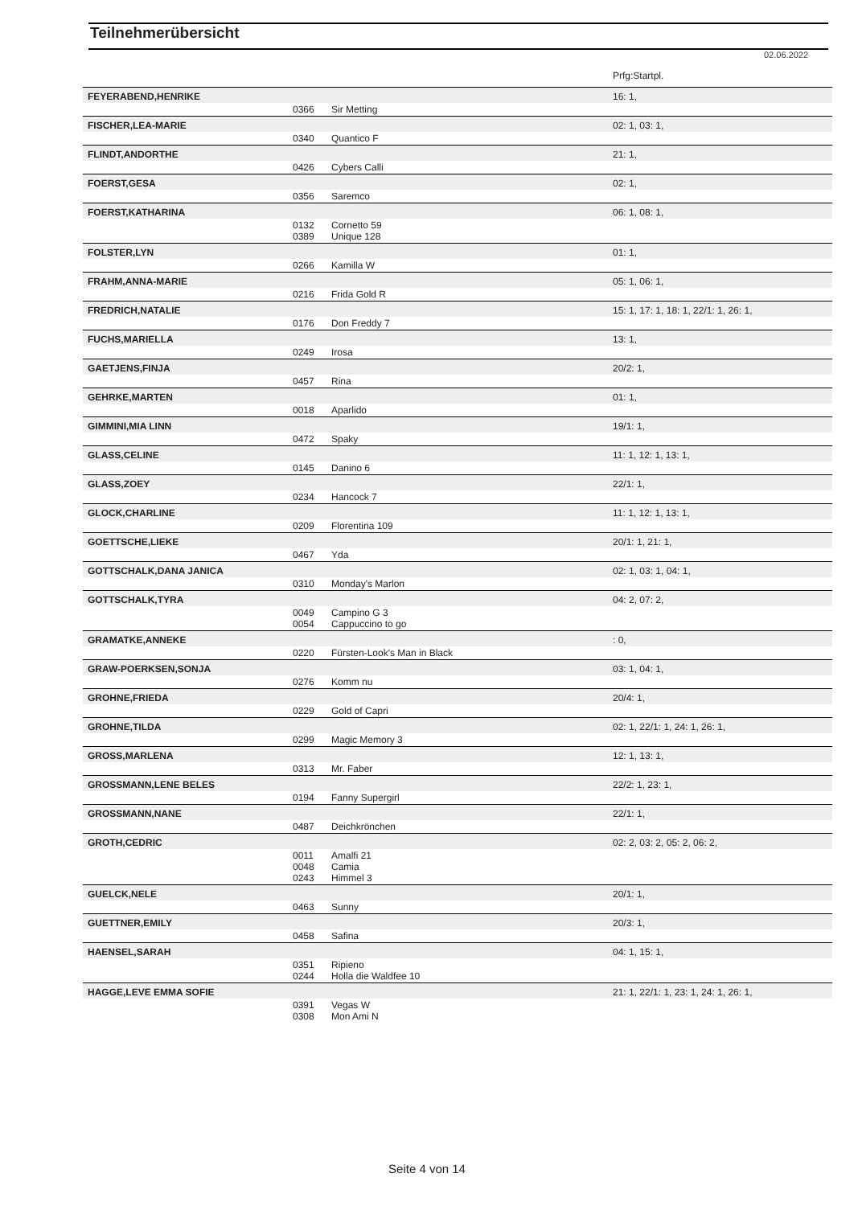Teilnehmerübersicht
02.06.2022
| | | | Prfg:Startpl. |
| FEYERABEND,HENRIKE | | | 16: 1, |
| | 0366 | Sir Metting | |
| FISCHER,LEA-MARIE | | | 02: 1, 03: 1, |
| | 0340 | Quantico F | |
| FLINDT,ANDORTHE | | | 21: 1, |
| | 0426 | Cybers Calli | |
| FOERST,GESA | | | 02: 1, |
| | 0356 | Saremco | |
| FOERST,KATHARINA | | | 06: 1, 08: 1, |
| | 0132 0389 | Cornetto 59 Unique 128 | |
| FOLSTER,LYN | | | 01: 1, |
| | 0266 | Kamilla W | |
| FRAHM,ANNA-MARIE | | | 05: 1, 06: 1, |
| | 0216 | Frida Gold R | |
| FREDRICH,NATALIE | | | 15: 1, 17: 1, 18: 1, 22/1: 1, 26: 1, |
| | 0176 | Don Freddy 7 | |
| FUCHS,MARIELLA | | | 13: 1, |
| | 0249 | Irosa | |
| GAETJENS,FINJA | | | 20/2: 1, |
| | 0457 | Rina | |
| GEHRKE,MARTEN | | | 01: 1, |
| | 0018 | Aparlido | |
| GIMMINI,MIA LINN | | | 19/1: 1, |
| | 0472 | Spaky | |
| GLASS,CELINE | | | 11: 1, 12: 1, 13: 1, |
| | 0145 | Danino 6 | |
| GLASS,ZOEY | | | 22/1: 1, |
| | 0234 | Hancock 7 | |
| GLOCK,CHARLINE | | | 11: 1, 12: 1, 13: 1, |
| | 0209 | Florentina 109 | |
| GOETTSCHE,LIEKE | | | 20/1: 1, 21: 1, |
| | 0467 | Yda | |
| GOTTSCHALK,DANA JANICA | | | 02: 1, 03: 1, 04: 1, |
| | 0310 | Monday's Marlon | |
| GOTTSCHALK,TYRA | | | 04: 2, 07: 2, |
| | 0049 0054 | Campino G 3 Cappuccino to go | |
| GRAMATKE,ANNEKE | | | : 0, |
| | 0220 | Fürsten-Look's Man in Black | |
| GRAW-POERKSEN,SONJA | | | 03: 1, 04: 1, |
| | 0276 | Komm nu | |
| GROHNE,FRIEDA | | | 20/4: 1, |
| | 0229 | Gold of Capri | |
| GROHNE,TILDA | | | 02: 1, 22/1: 1, 24: 1, 26: 1, |
| | 0299 | Magic Memory 3 | |
| GROSS,MARLENA | | | 12: 1, 13: 1, |
| | 0313 | Mr. Faber | |
| GROSSMANN,LENE BELES | | | 22/2: 1, 23: 1, |
| | 0194 | Fanny Supergirl | |
| GROSSMANN,NANE | | | 22/1: 1, |
| | 0487 | Deichkrönchen | |
| GROTH,CEDRIC | | | 02: 2, 03: 2, 05: 2, 06: 2, |
| | 0011 0048 0243 | Amalfi 21 Camia Himmel 3 | |
| GUELCK,NELE | | | 20/1: 1, |
| | 0463 | Sunny | |
| GUETTNER,EMILY | | | 20/3: 1, |
| | 0458 | Safina | |
| HAENSEL,SARAH | | | 04: 1, 15: 1, |
| | 0351 0244 | Ripieno Holla die Waldfee 10 | |
| HAGGE,LEVE EMMA SOFIE | | | 21: 1, 22/1: 1, 23: 1, 24: 1, 26: 1, |
| | 0391 0308 | Vegas W Mon Ami N | |
Seite 4 von 14